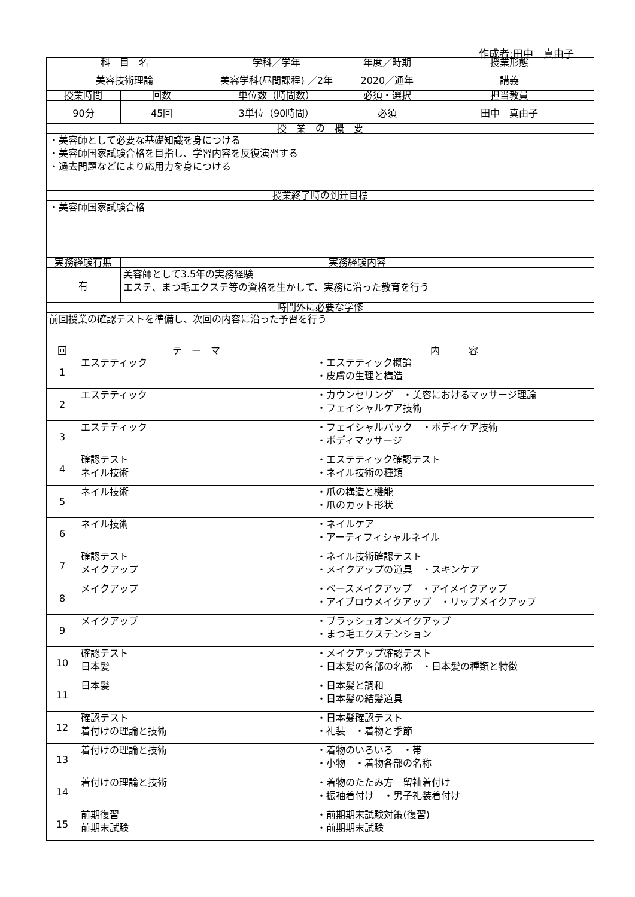作成者:田中　真由子
| 科 目 名 | | | 学科／学年 | | 年度／時期 | 授業形態 |
| --- | --- | --- | --- | --- | --- | --- |
| 美容技術理論 | | | 美容学科(昼間課程) ／2年 | | 2020／通年 | 講義 |
| 授業時間 | | 回数 | 単位数（時間数） | | 必須・選択 | 担当教員 |
| 90分 | | 45回 | 3単位（90時間） | | 必須 | 田中 真由子 |
| 授 業 の 概 要 | | | | | | |
| ・美容師として必要な基礎知識を身につける ・美容師国家試験合格を目指し、学習内容を反復演習する ・過去問題などにより応用力を身につける | | | | | | |
| 授業終了時の到達目標 | | | | | | |
| ・美容師国家試験合格 | | | | | | |
| 実務経験有無 | | 実務経験内容 | | | | |
| 有 | | 美容師として3.5年の実務経験 エステ、まつ毛エクステ等の資格を生かして、実務に沿った教育を行う | | | | |
| 時間外に必要な学修 | | | | | | |
| 前回授業の確認テストを準備し、次回の内容に沿った予習を行う | | | | | | |
| 回 | テ ー マ | | | 内 容 | | |
| 1 | エステティック | | | ・エステティック概論 ・皮膚の生理と構造 | | |
| 2 | エステティック | | | ・カウンセリング ・美容におけるマッサージ理論 ・フェイシャルケア技術 | | |
| 3 | エステティック | | | ・フェイシャルパック ・ボディケア技術 ・ボディマッサージ | | |
| 4 | 確認テスト ネイル技術 | | | ・エステティック確認テスト ・ネイル技術の種類 | | |
| 5 | ネイル技術 | | | ・爪の構造と機能 ・爪のカット形状 | | |
| 6 | ネイル技術 | | | ・ネイルケア ・アーティフィシャルネイル | | |
| 7 | 確認テスト メイクアップ | | | ・ネイル技術確認テスト ・メイクアップの道具 ・スキンケア | | |
| 8 | メイクアップ | | | ・ベースメイクアップ ・アイメイクアップ ・アイブロウメイクアップ ・リップメイクアップ | | |
| 9 | メイクアップ | | | ・ブラッシュオンメイクアップ ・まつ毛エクステンション | | |
| 10 | 確認テスト 日本髪 | | | ・メイクアップ確認テスト ・日本髪の各部の名称 ・日本髪の種類と特徴 | | |
| 11 | 日本髪 | | | ・日本髪と調和 ・日本髪の結髪道具 | | |
| 12 | 確認テスト 着付けの理論と技術 | | | ・日本髪確認テスト ・礼装 ・着物と季節 | | |
| 13 | 着付けの理論と技術 | | | ・着物のいろいろ ・帯 ・小物 ・着物各部の名称 | | |
| 14 | 着付けの理論と技術 | | | ・着物のたたみ方 留袖着付け ・振袖着付け ・男子礼装着付け | | |
| 15 | 前期復習 前期末試験 | | | ・前期期末試験対策(復習) ・前期期末試験 | | |